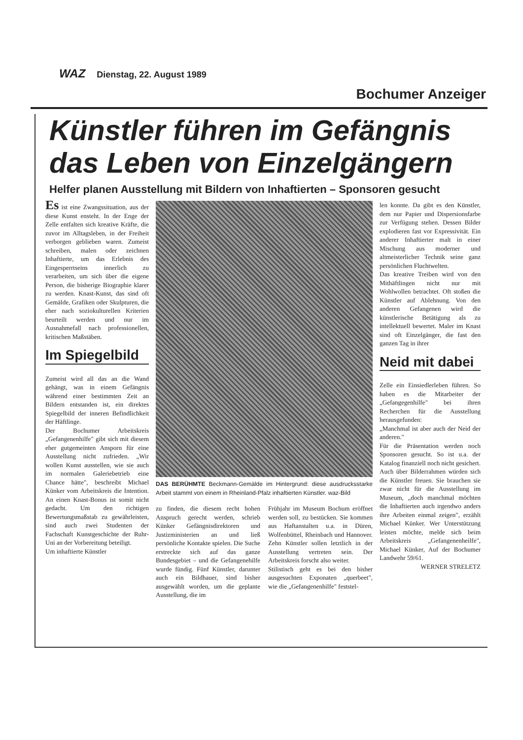WAZ Dienstag, 22. August 1989
Bochumer Anzeiger
Künstler führen im Gefängnis das Leben von Einzelgängern
Helfer planen Ausstellung mit Bildern von Inhaftierten – Sponsoren gesucht
Es ist eine Zwangssituation, aus der diese Kunst ensteht. In der Enge der Zelle entfalten sich kreative Kräfte, die zuvor im Alltagsleben, in der Freiheit verborgen geblieben waren. Zumeist schreiben, malen oder zeichnen Inhaftierte, um das Erlebnis des Eingesperrtseins innerlich zu verarbeiten, um sich über die eigene Person, die bisherige Biographie klarer zu werden. Knast-Kunst, das sind oft Gemälde, Grafiken oder Skulpturen, die eher nach soziokulturellen Kriterien beurteilt werden und nur im Ausnahmefall nach professionellen, kritischen Maßstäben.
Im Spiegelbild
Zumeist wird all das an die Wand gehängt, was in einem Gefängnis während einer bestimmten Zeit an Bildern entstanden ist, ein direktes Spiegelbild der inneren Befindlichkeit der Häftlinge.
Der Bochumer Arbeitskreis „Gefangenenhilfe" gibt sich mit diesem eher gutgemeinten Ansporn für eine Ausstellung nicht zufrieden. „Wir wollen Kunst ausstellen, wie sie auch im normalen Galeriebetrieb eine Chance hätte", beschreibt Michael Künker vom Arbeitskreis die Intention. An einen Knast-Bonus ist somit nicht gedacht. Um den richtigen Bewertungsmaßstab zu gewährleisten, sind auch zwei Studenten der Fachschaft Kunstgeschichte der Ruhr-Uni an der Vorbereitung beteiligt.
Um inhaftierte Künstler
DAS BERÜHMTE Beckmann-Gemälde im Hintergrund: diese ausdrucksstarke Arbeit stammt von einem in Rheinland-Pfalz inhaftierten Künstler. waz-Bild
zu finden, die diesem recht hohen Anspruch gerecht werden, schrieb Künker Gefängnisdirektoren und Justizministerien an und ließ persönliche Kontakte spielen. Die Suche erstreckte sich auf das ganze Bundesgebiet – und die Gefangenehilfe wurde fündig. Fünf Künstler, darunter auch ein Bildhauer, sind bisher ausgewählt worden, um die geplante Ausstellung, die im
Frühjahr im Museum Bochum eröffnet werden soll, zu bestücken. Sie kommen aus Haftanstalten u.a. in Düren, Wolfenbüttel, Rheinbach und Hannover. Zehn Künstler sollen letztlich in der Ausstellung vertreten sein. Der Arbeitskreis forscht also weiter.
Stilistisch geht es bei den bisher ausgesuchten Exponaten „querbeet", wie die „Gefangenenhilfe" feststel-
len konnte. Da gibt es den Künstler, dem nur Papier und Dispersionsfarbe zur Verfügung stehen. Dessen Bilder explodieren fast vor Expressivität. Ein anderer Inhaftierter malt in einer Mischung aus moderner und altmeisterlicher Technik seine ganz persönlichen Fluchtwelten.
Das kreative Treiben wird von den Mithäftlingen nicht nur mit Wohlwollen betrachtet. Oft stoßen die Künstler auf Ablehnung. Von den anderen Gefangenen wird die künstlerische Betätigung als zu intellektuell bewertet. Maler im Knast sind oft Einzelgänger, die fast den ganzen Tag in ihrer
Neid mit dabei
Zelle ein Einsiedlerleben führen. So haben es die Mitarbeiter der „Gefangegenhilfe" bei ihren Recherchen für die Ausstellung herausgefunden:
„Manchmal ist aber auch der Neid der anderen."
Für die Präsentation werden noch Sponsoren gesucht. So ist u.a. der Katalog finanziell noch nicht gesichert. Auch über Bilderrahmen würden sich die Künstler freuen. Sie brauchen sie zwar nicht für die Ausstellung im Museum, „doch manchmal möchten die Inhaftierten auch irgendwo anders ihre Arbeiten einmal zeigen", erzählt Michael Künker. Wer Unterstützung leisten möchte, melde sich beim Arbeitskreis „Gefangenenheilfe", Michael Künker, Auf der Bochumer Landwehr 59/61.
WERNER STRELETZ